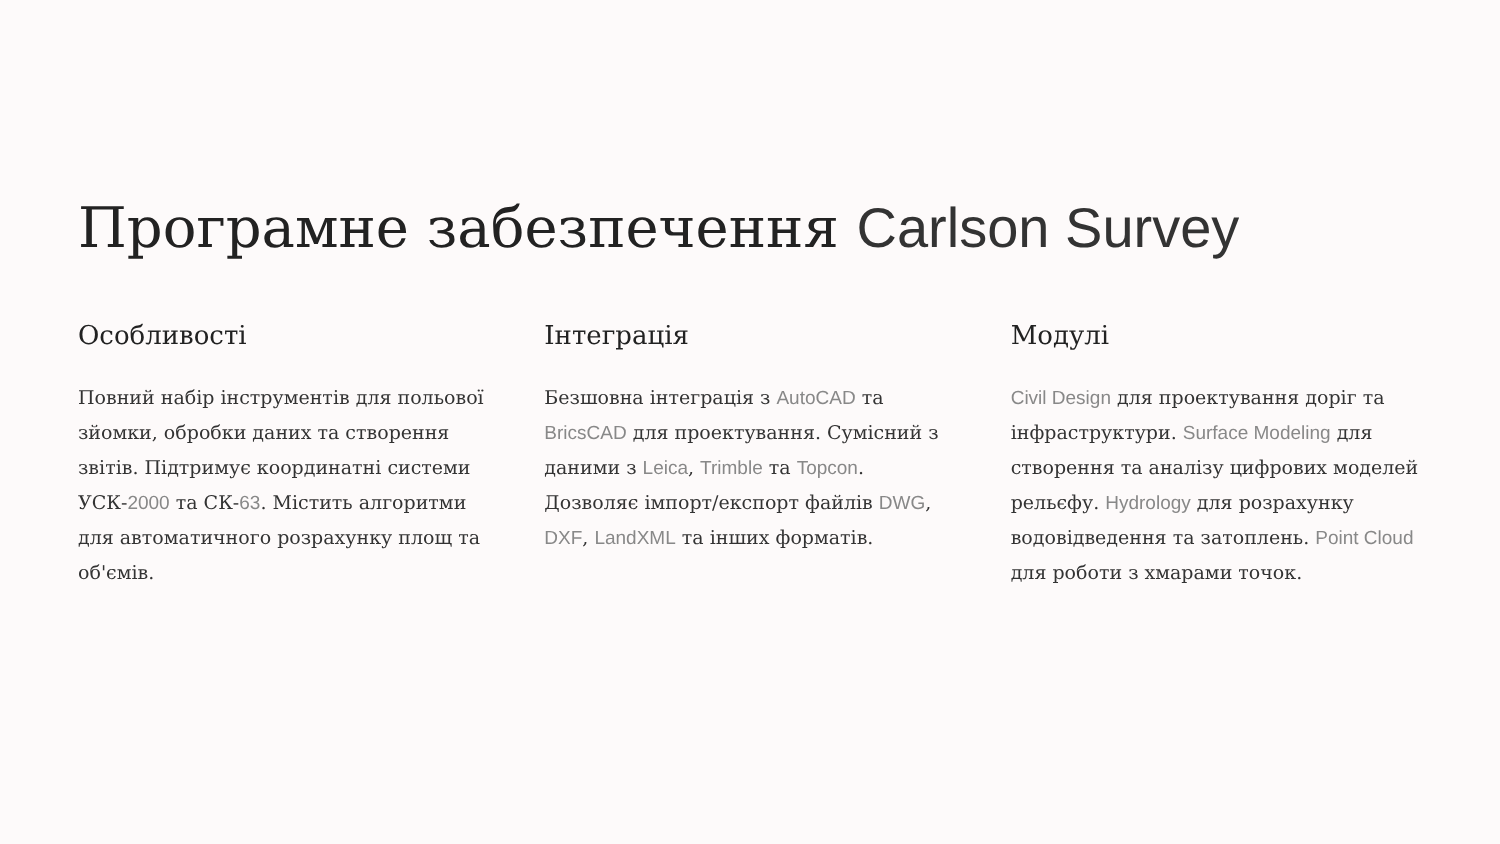Програмне забезпечення Carlson Survey
Особливості
Повний набір інструментів для польової зйомки, обробки даних та створення звітів. Підтримує координатні системи УСК-2000 та СК-63. Містить алгоритми для автоматичного розрахунку площ та об'ємів.
Інтеграція
Безшовна інтеграція з AutoCAD та BricsCAD для проектування. Сумісний з даними з Leica, Trimble та Topcon. Дозволяє імпорт/експорт файлів DWG, DXF, LandXML та інших форматів.
Модулі
Civil Design для проектування доріг та інфраструктури. Surface Modeling для створення та аналізу цифрових моделей рельєфу. Hydrology для розрахунку водовідведення та затоплень. Point Cloud для роботи з хмарами точок.